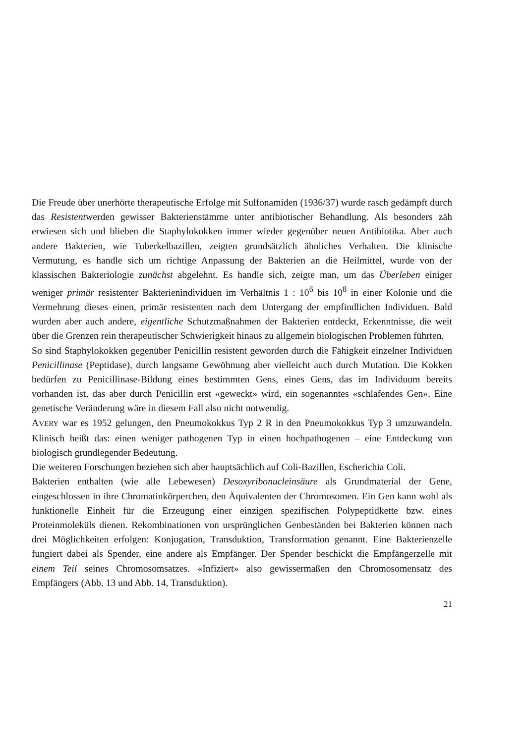Die Freude über unerhörte therapeutische Erfolge mit Sulfonamiden (1936/37) wurde rasch gedämpft durch das Resistentwerden gewisser Bakterienstämme unter antibiotischer Behandlung. Als besonders zäh erwiesen sich und blieben die Staphylokokken immer wieder gegenüber neuen Antibiotika. Aber auch andere Bakterien, wie Tuberkelbazillen, zeigten grundsätzlich ähnliches Verhalten. Die klinische Vermutung, es handle sich um richtige Anpassung der Bakterien an die Heilmittel, wurde von der klassischen Bakteriologie zunächst abgelehnt. Es handle sich, zeigte man, um das Überleben einiger weniger primär resistenter Bakterienindividuen im Verhältnis 1 : 10<sup>6</sup> bis 10<sup>8</sup> in einer Kolonie und die Vermehrung dieses einen, primär resistenten nach dem Untergang der empfindlichen Individuen. Bald wurden aber auch andere, eigentliche Schutzmaßnahmen der Bakterien entdeckt, Erkenntnisse, die weit über die Grenzen rein therapeutischer Schwierigkeit hinaus zu allgemein biologischen Problemen führten.
So sind Staphylokokken gegenüber Penicillin resistent geworden durch die Fähigkeit einzelner Individuen Penicillinase (Peptidase), durch langsame Gewöhnung aber vielleicht auch durch Mutation. Die Kokken bedürfen zu Penicillinase-Bildung eines bestimmten Gens, eines Gens, das im Individuum bereits vorhanden ist, das aber durch Penicillin erst «geweckt» wird, ein sogenanntes «schlafendes Gen». Eine genetische Veränderung wäre in diesem Fall also nicht notwendig.
AVERY war es 1952 gelungen, den Pneumokokkus Typ 2 R in den Pneumokokkus Typ 3 umzuwandeln. Klinisch heißt das: einen weniger pathogenen Typ in einen hochpathogenen – eine Entdeckung von biologisch grundlegender Bedeutung.
Die weiteren Forschungen beziehen sich aber hauptsächlich auf Coli-Bazillen, Escherichia Coli.
Bakterien enthalten (wie alle Lebewesen) Desoxyribonucleinsäure als Grundmaterial der Gene, eingeschlossen in ihre Chromatinkörperchen, den Äquivalenten der Chromosomen. Ein Gen kann wohl als funktionelle Einheit für die Erzeugung einer einzigen spezifischen Polypeptidkette bzw. eines Proteinmoleküls dienen. Rekombinationen von ursprünglichen Genbeständen bei Bakterien können nach drei Möglichkeiten erfolgen: Konjugation, Transduktion, Transformation genannt. Eine Bakterienzelle fungiert dabei als Spender, eine andere als Empfänger. Der Spender beschickt die Empfängerzelle mit einem Teil seines Chromosomsatzes. «Infiziert» also gewissermaßen den Chromosomensatz des Empfängers (Abb. 13 und Abb. 14, Transduktion).
21